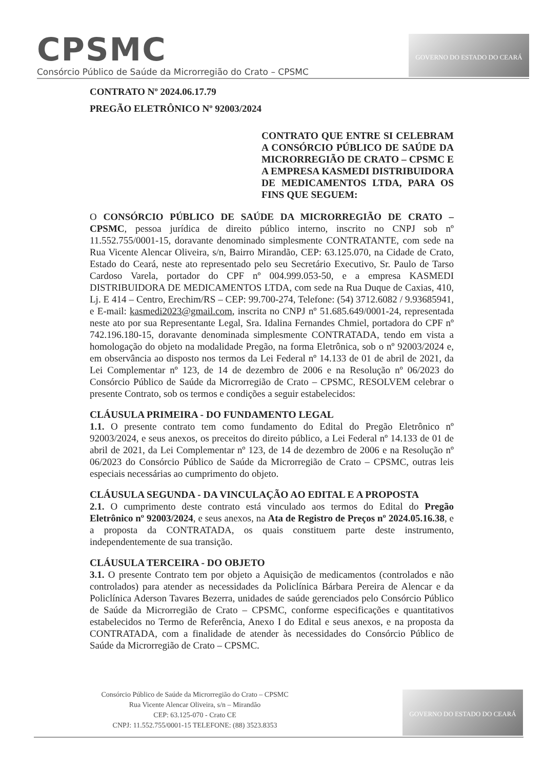CPSMC
Consórcio Público de Saúde da Microrregião do Crato – CPSMC
GOVERNO DO ESTADO DO CEARÁ
CONTRATO Nº 2024.06.17.79
PREGÃO ELETRÔNICO Nº 92003/2024
CONTRATO QUE ENTRE SI CELEBRAM A CONSÓRCIO PÚBLICO DE SAÚDE DA MICRORREGIÃO DE CRATO – CPSMC E A EMPRESA KASMEDI DISTRIBUIDORA DE MEDICAMENTOS LTDA, PARA OS FINS QUE SEGUEM:
O CONSÓRCIO PÚBLICO DE SAÚDE DA MICRORREGIÃO DE CRATO – CPSMC, pessoa jurídica de direito público interno, inscrito no CNPJ sob nº 11.552.755/0001-15, doravante denominado simplesmente CONTRATANTE, com sede na Rua Vicente Alencar Oliveira, s/n, Bairro Mirandão, CEP: 63.125.070, na Cidade de Crato, Estado do Ceará, neste ato representado pelo seu Secretário Executivo, Sr. Paulo de Tarso Cardoso Varela, portador do CPF nº 004.999.053-50, e a empresa KASMEDI DISTRIBUIDORA DE MEDICAMENTOS LTDA, com sede na Rua Duque de Caxias, 410, Lj. E 414 – Centro, Erechim/RS – CEP: 99.700-274, Telefone: (54) 3712.6082 / 9.93685941, e E-mail: kasmedi2023@gmail.com, inscrita no CNPJ nº 51.685.649/0001-24, representada neste ato por sua Representante Legal, Sra. Idalina Fernandes Chmiel, portadora do CPF nº 742.196.180-15, doravante denominada simplesmente CONTRATADA, tendo em vista a homologação do objeto na modalidade Pregão, na forma Eletrônica, sob o nº 92003/2024 e, em observância ao disposto nos termos da Lei Federal nº 14.133 de 01 de abril de 2021, da Lei Complementar nº 123, de 14 de dezembro de 2006 e na Resolução nº 06/2023 do Consórcio Público de Saúde da Microrregião de Crato – CPSMC, RESOLVEM celebrar o presente Contrato, sob os termos e condições a seguir estabelecidos:
CLÁUSULA PRIMEIRA - DO FUNDAMENTO LEGAL
1.1. O presente contrato tem como fundamento do Edital do Pregão Eletrônico nº 92003/2024, e seus anexos, os preceitos do direito público, a Lei Federal nº 14.133 de 01 de abril de 2021, da Lei Complementar nº 123, de 14 de dezembro de 2006 e na Resolução nº 06/2023 do Consórcio Público de Saúde da Microrregião de Crato – CPSMC, outras leis especiais necessárias ao cumprimento do objeto.
CLÁUSULA SEGUNDA - DA VINCULAÇÃO AO EDITAL E A PROPOSTA
2.1. O cumprimento deste contrato está vinculado aos termos do Edital do Pregão Eletrônico nº 92003/2024, e seus anexos, na Ata de Registro de Preços nº 2024.05.16.38, e a proposta da CONTRATADA, os quais constituem parte deste instrumento, independentemente de sua transição.
CLÁUSULA TERCEIRA - DO OBJETO
3.1. O presente Contrato tem por objeto a Aquisição de medicamentos (controlados e não controlados) para atender as necessidades da Policlínica Bárbara Pereira de Alencar e da Policlínica Aderson Tavares Bezerra, unidades de saúde gerenciados pelo Consórcio Público de Saúde da Microrregião de Crato – CPSMC, conforme especificações e quantitativos estabelecidos no Termo de Referência, Anexo I do Edital e seus anexos, e na proposta da CONTRATADA, com a finalidade de atender às necessidades do Consórcio Público de Saúde da Microrregião de Crato – CPSMC.
Consórcio Público de Saúde da Microrregião do Crato – CPSMC
Rua Vicente Alencar Oliveira, s/n – Mirandão
CEP: 63.125-070 - Crato CE
CNPJ: 11.552.755/0001-15 TELEFONE: (88) 3523.8353
GOVERNO DO ESTADO DO CEARÁ